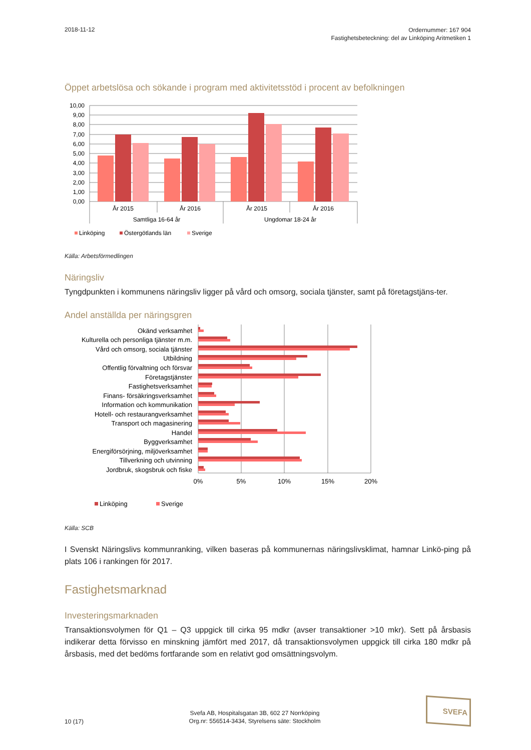2018-11-12
Ordernummer: 167 904
Fastighetsbeteckning: del av Linköping Aritmetiken 1
Öppet arbetslösa och sökande i program med aktivitetsstöd i procent av befolkningen
10,00
9,00
8,00
7,00
6,00
5,00
4,00
3,00
2,00
1,00
0,00
År 2015
År 2016
År 2015
År 2016
Samtliga 16-64 år
Ungdomar 18-24 år
Linköping
Östergötlands län
Sverige
Källa: Arbetsförmedlingen
Näringsliv
Tyngdpunkten i kommunens näringsliv ligger på vård och omsorg, sociala tjänster, samt på företagstjäns-ter.
Andel anställda per näringsgren
Okänd verksamhet
Kulturella och personliga tjänster m.m.
Vård och omsorg, sociala tjänster
Utbildning
Offentlig förvaltning och försvar
Företagstjänster
Fastighetsverksamhet
Finans- försäkringsverksamhet
Information och kommunikation
Hotell- och restaurangverksamhet
Transport och magasinering
Handel
Byggverksamhet
Energiförsörjning, miljöverksamhet
Tillverkning och utvinning
Jordbruk, skogsbruk och fiske
0%
5%
10%
15%
20%
Linköping
Sverige
Källa: SCB
I Svenskt Näringslivs kommunranking, vilken baseras på kommunernas näringslivsklimat, hamnar Linkö-ping på plats 106 i rankingen för 2017.
Fastighetsmarknad
Investeringsmarknaden
Transaktionsvolymen för Q1 – Q3 uppgick till cirka 95 mdkr (avser transaktioner >10 mkr). Sett på årsbasis indikerar detta förvisso en minskning jämfört med 2017, då transaktionsvolymen uppgick till cirka 180 mdkr på årsbasis, med det bedöms fortfarande som en relativt god omsättningsvolym.
10 (17)
Svefa AB, Hospitalsgatan 3B, 602 27 Norrköping
Org.nr: 556514-3434, Styrelsens säte: Stockholm
SVEFA